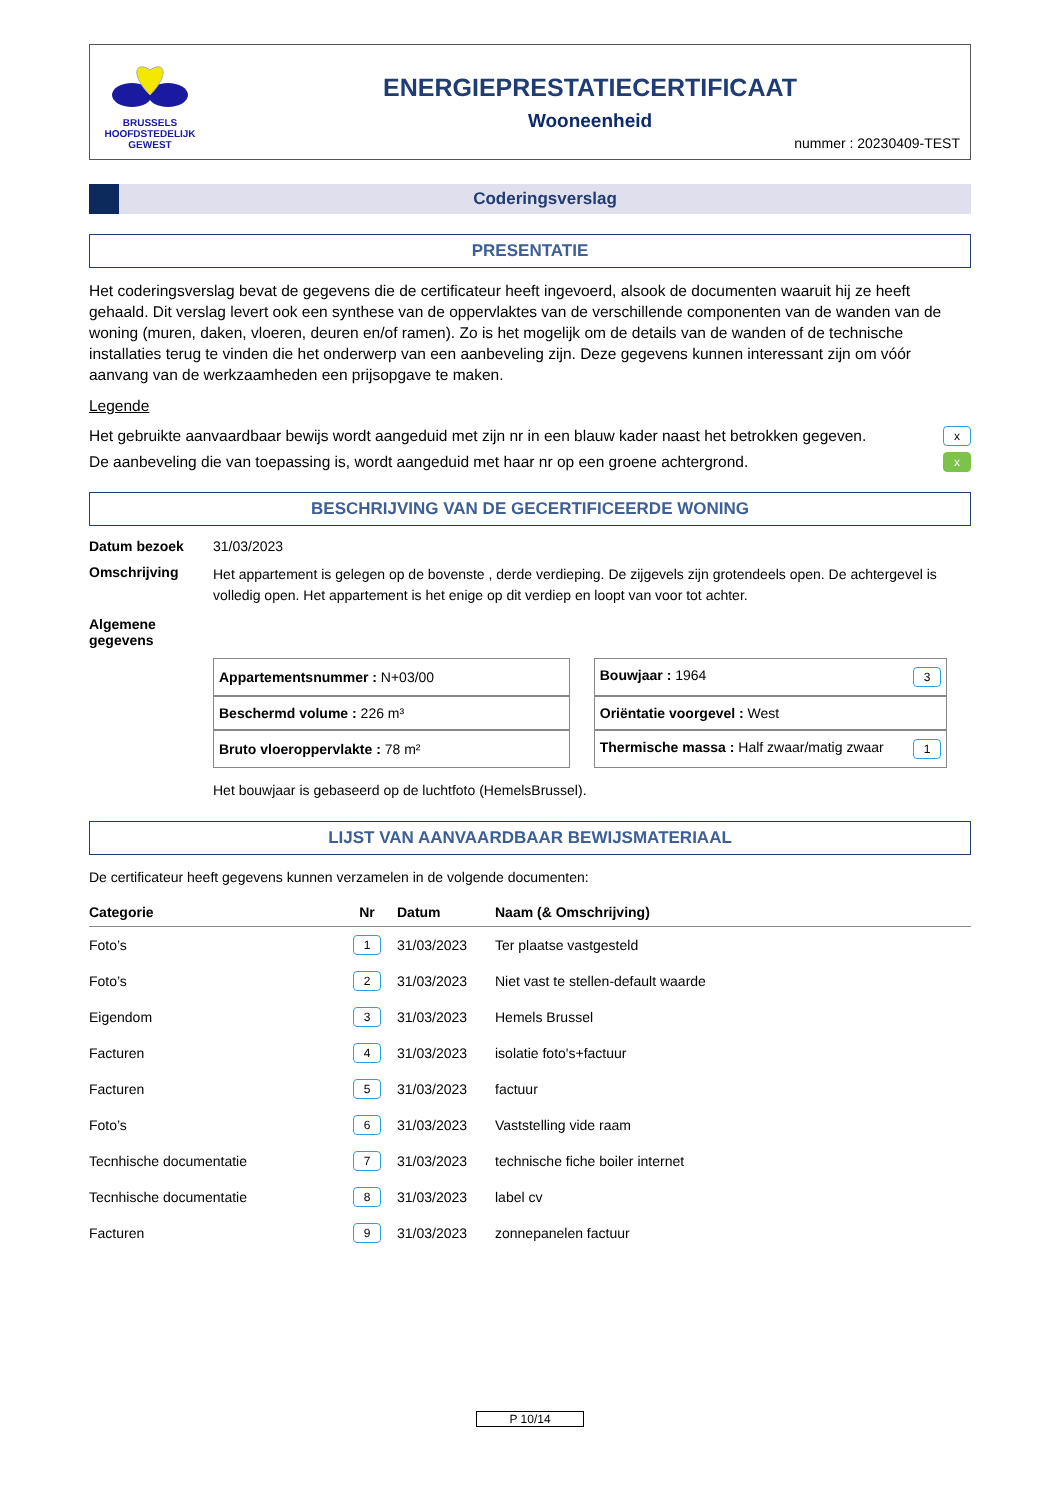BRUSSELS
HOOFDSTEDELIJK
GEWEST
ENERGIEPRESTATIECERTIFICAAT
Wooneenheid
nummer : 20230409-TEST
Coderingsverslag
PRESENTATIE
Het coderingsverslag bevat de gegevens die de certificateur heeft ingevoerd, alsook de documenten waaruit hij ze heeft gehaald. Dit verslag levert ook een synthese van de oppervlaktes van de verschillende componenten van de wanden van de woning (muren, daken, vloeren, deuren en/of ramen). Zo is het mogelijk om de details van de wanden of de technische installaties terug te vinden die het onderwerp van een aanbeveling zijn. Deze gegevens kunnen interessant zijn om vóór aanvang van de werkzaamheden een prijsopgave te maken.
Legende
Het gebruikte aanvaardbaar bewijs wordt aangeduid met zijn nr in een blauw kader naast het betrokken gegeven. x
De aanbeveling die van toepassing is, wordt aangeduid met haar nr op een groene achtergrond. x
BESCHRIJVING VAN DE GECERTIFICEERDE WONING
Datum bezoek 31/03/2023
Omschrijving Het appartement is gelegen op de bovenste , derde verdieping. De zijgevels zijn grotendeels open. De achtergevel is volledig open. Het appartement is het enige op dit verdiep en loopt van voor tot achter.
Algemene gegevens
| Appartementsnummer : N+03/00 | Bouwjaar : 1964 3 |
| Beschermd volume : 226 m³ | Oriëntatie voorgevel : West |
| Bruto vloeroppervlakte : 78 m² | Thermische massa : Half zwaar/matig zwaar 1 |
Het bouwjaar is gebaseerd op de luchtfoto (HemelsBrussel).
LIJST VAN AANVAARDBAAR BEWIJSMATERIAAL
De certificateur heeft gegevens kunnen verzamelen in de volgende documenten:
| Categorie | Nr | Datum | Naam (& Omschrijving) |
| --- | --- | --- | --- |
| Foto’s | 1 | 31/03/2023 | Ter plaatse vastgesteld |
| Foto’s | 2 | 31/03/2023 | Niet vast te stellen-default waarde |
| Eigendom | 3 | 31/03/2023 | Hemels Brussel |
| Facturen | 4 | 31/03/2023 | isolatie foto's+factuur |
| Facturen | 5 | 31/03/2023 | factuur |
| Foto’s | 6 | 31/03/2023 | Vaststelling vide raam |
| Tecnhische documentatie | 7 | 31/03/2023 | technische fiche boiler internet |
| Tecnhische documentatie | 8 | 31/03/2023 | label cv |
| Facturen | 9 | 31/03/2023 | zonnepanelen factuur |
P 10/14